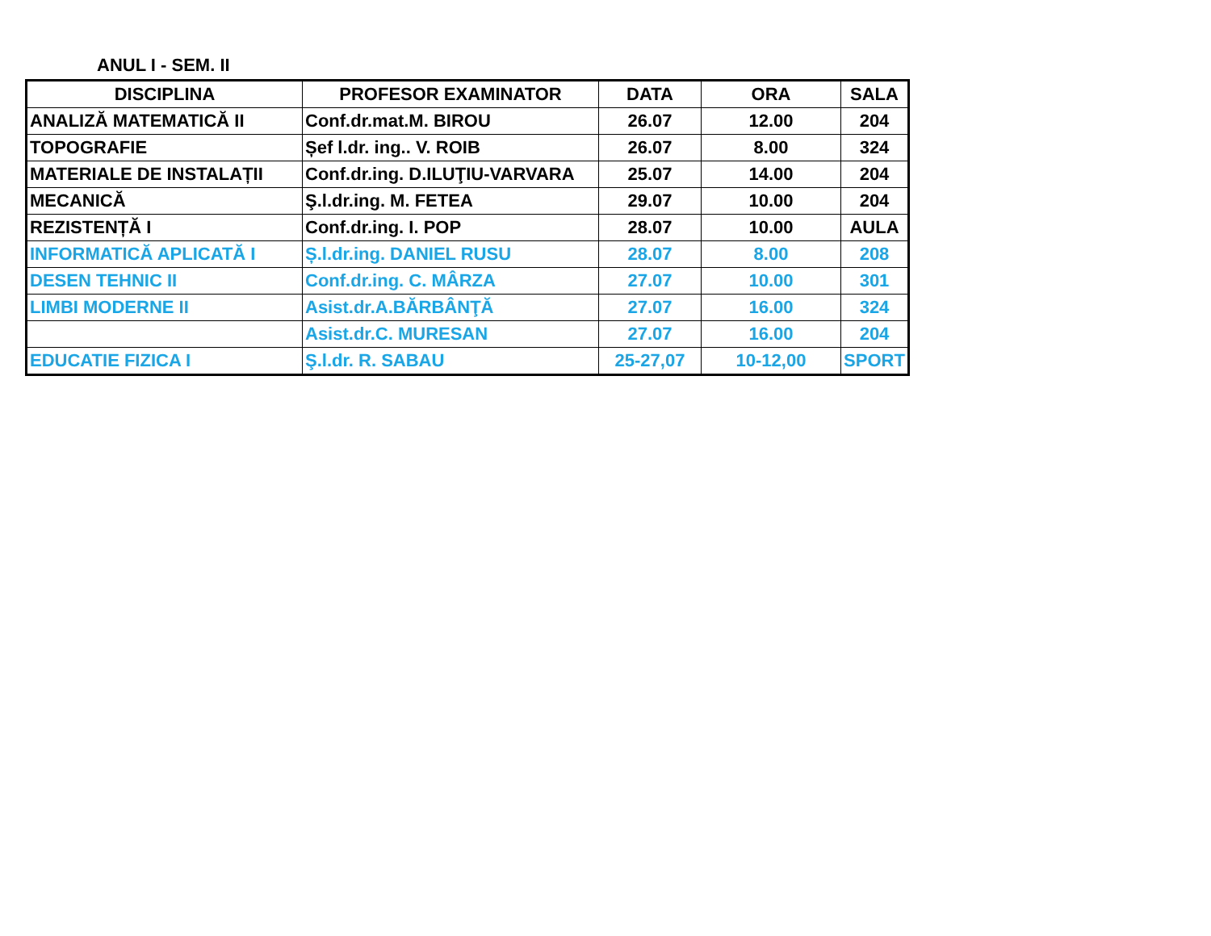ANUL I - SEM. II
| DISCIPLINA | PROFESOR EXAMINATOR | DATA | ORA | SALA |
| --- | --- | --- | --- | --- |
| ANALIZĂ MATEMATICĂ II | Conf.dr.mat.M. BIROU | 26.07 | 12.00 | 204 |
| TOPOGRAFIE | Șef l.dr. ing.. V. ROIB | 26.07 | 8.00 | 324 |
| MATERIALE DE INSTALAȚII | Conf.dr.ing. D.ILUŢIU-VARVARA | 25.07 | 14.00 | 204 |
| MECANICĂ | Ş.l.dr.ing. M. FETEA | 29.07 | 10.00 | 204 |
| REZISTENȚĂ I | Conf.dr.ing. I. POP | 28.07 | 10.00 | AULA |
| INFORMATICĂ APLICATĂ I | Ș.l.dr.ing. DANIEL RUSU | 28.07 | 8.00 | 208 |
| DESEN TEHNIC II | Conf.dr.ing. C. MÂRZA | 27.07 | 10.00 | 301 |
| LIMBI MODERNE II | Asist.dr.A.BĂRBÂNŢĂ | 27.07 | 16.00 | 324 |
| | Asist.dr.C. MURESAN | 27.07 | 16.00 | 204 |
| EDUCATIE FIZICA I | Ş.l.dr. R. SABAU | 25-27,07 | 10-12,00 | SPORT |